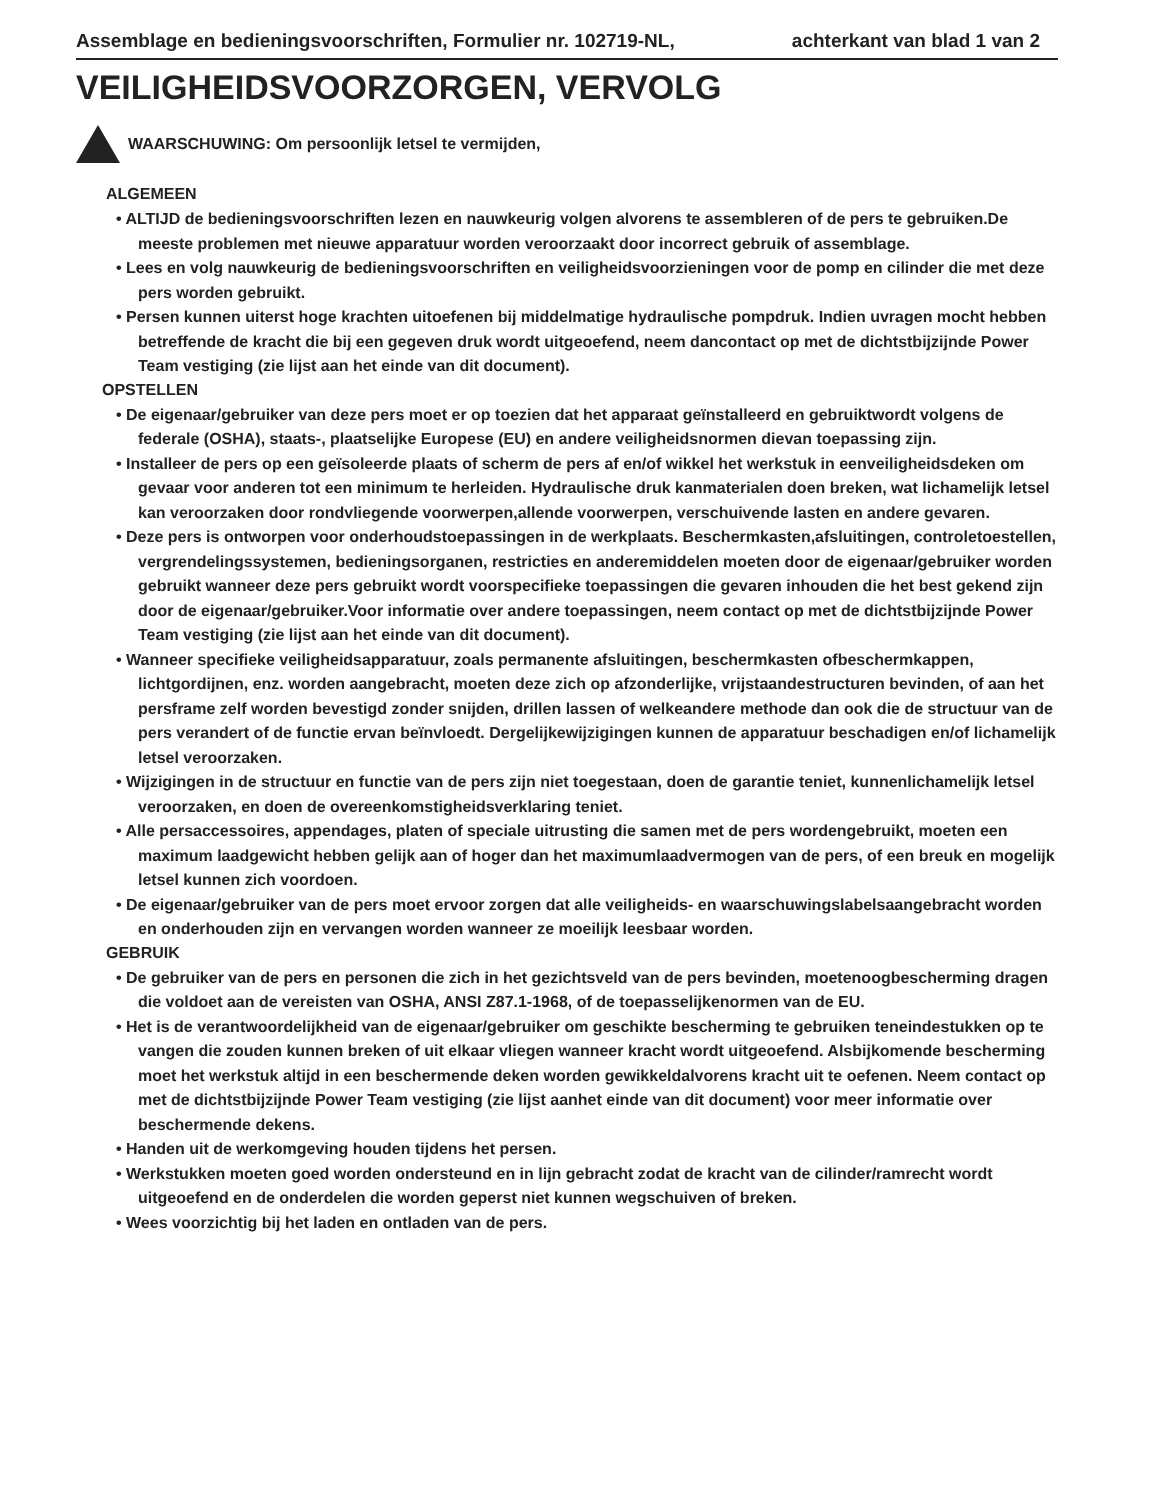Assemblage en bedieningsvoorschriften, Formulier nr. 102719-NL, achterkant van blad 1 van 2
VEILIGHEIDSVOORZORGEN, VERVOLG
WAARSCHUWING: Om persoonlijk letsel te vermijden,
ALGEMEEN
• ALTIJD de bedieningsvoorschriften lezen en nauwkeurig volgen alvorens te assembleren of de pers te gebruiken.De meeste problemen met nieuwe apparatuur worden veroorzaakt door incorrect gebruik of assemblage.
• Lees en volg nauwkeurig de bedieningsvoorschriften en veiligheidsvoorzieningen voor de pomp en cilinder die met deze pers worden gebruikt.
• Persen kunnen uiterst hoge krachten uitoefenen bij middelmatige hydraulische pompdruk. Indien uvragen mocht hebben betreffende de kracht die bij een gegeven druk wordt uitgeoefend, neem dancontact op met de dichtstbijzijnde Power Team vestiging (zie lijst aan het einde van dit document).
OPSTELLEN
• De eigenaar/gebruiker van deze pers moet er op toezien dat het apparaat geïnstalleerd en gebruiktwordt volgens de federale (OSHA), staats-, plaatselijke Europese (EU) en andere veiligheidsnormen dievan toepassing zijn.
• Installeer de pers op een geïsoleerde plaats of scherm de pers af en/of wikkel het werkstuk in eenveiligheidsdeken om gevaar voor anderen tot een minimum te herleiden. Hydraulische druk kanmaterialen doen breken, wat lichamelijk letsel kan veroorzaken door rondvliegende voorwerpen,allende voorwerpen, verschuivende lasten en andere gevaren.
• Deze pers is ontworpen voor onderhoudstoepassingen in de werkplaats. Beschermkasten,afsluitingen, controletoestellen, vergrendelingssystemen, bedieningsorganen, restricties en anderemiddelen moeten door de eigenaar/gebruiker worden gebruikt wanneer deze pers gebruikt wordt voorspecifieke toepassingen die gevaren inhouden die het best gekend zijn door de eigenaar/gebruiker.Voor informatie over andere toepassingen, neem contact op met de dichtstbijzijnde Power Team vestiging (zie lijst aan het einde van dit document).
• Wanneer specifieke veiligheidsapparatuur, zoals permanente afsluitingen, beschermkasten ofbeschermkappen, lichtgordijnen, enz. worden aangebracht, moeten deze zich op afzonderlijke, vrijstaandestructuren bevinden, of aan het persframe zelf worden bevestigd zonder snijden, drillen lassen of welkeandere methode dan ook die de structuur van de pers verandert of de functie ervan beïnvloedt. Dergelijkewijzigingen kunnen de apparatuur beschadigen en/of lichamelijk letsel veroorzaken.
• Wijzigingen in de structuur en functie van de pers zijn niet toegestaan, doen de garantie teniet, kunnenlichamelijk letsel veroorzaken, en doen de overeenkomstigheidsverklaring teniet.
• Alle persaccessoires, appendages, platen of speciale uitrusting die samen met de pers wordengebruikt, moeten een maximum laadgewicht hebben gelijk aan of hoger dan het maximumlaadvermogen van de pers, of een breuk en mogelijk letsel kunnen zich voordoen.
• De eigenaar/gebruiker van de pers moet ervoor zorgen dat alle veiligheids- en waarschuwingslabelsaangebracht worden en onderhouden zijn en vervangen worden wanneer ze moeilijk leesbaar worden.
GEBRUIK
• De gebruiker van de pers en personen die zich in het gezichtsveld van de pers bevinden, moetenoogbescherming dragen die voldoet aan de vereisten van OSHA, ANSI Z87.1-1968, of de toepasselijkenormen van de EU.
• Het is de verantwoordelijkheid van de eigenaar/gebruiker om geschikte bescherming te gebruiken teneindestukken op te vangen die zouden kunnen breken of uit elkaar vliegen wanneer kracht wordt uitgeoefend. Alsbijkomende bescherming moet het werkstuk altijd in een beschermende deken worden gewikkeldalvorens kracht uit te oefenen. Neem contact op met de dichtstbijzijnde Power Team vestiging (zie lijst aanhet einde van dit document) voor meer informatie over beschermende dekens.
• Handen uit de werkomgeving houden tijdens het persen.
• Werkstukken moeten goed worden ondersteund en in lijn gebracht zodat de kracht van de cilinder/ramrecht wordt uitgeoefend en de onderdelen die worden geperst niet kunnen wegschuiven of breken.
• Wees voorzichtig bij het laden en ontladen van de pers.